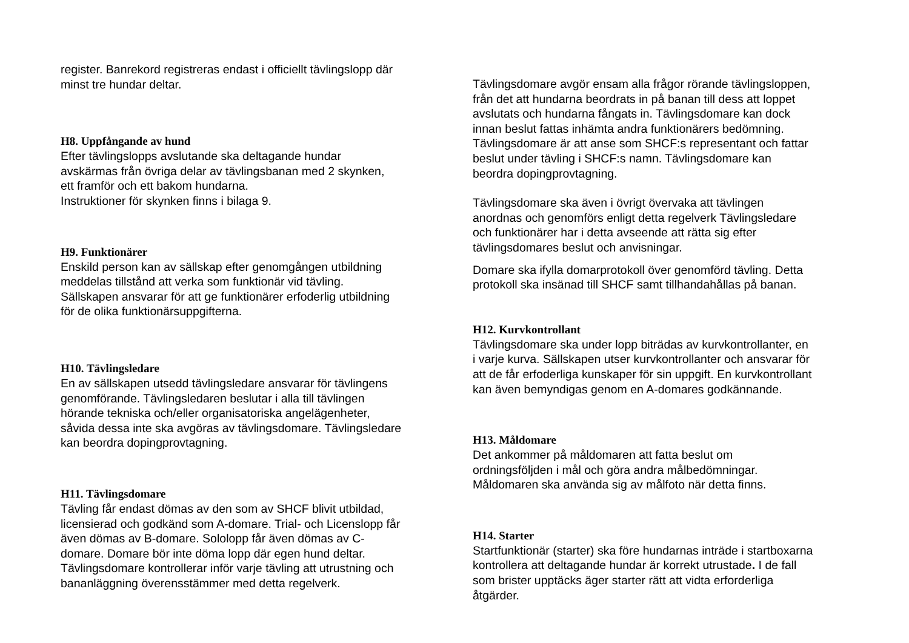register. Banrekord registreras endast i officiellt tävlingslopp där
minst tre hundar deltar.
H8. Uppfångande av hund
Efter tävlingslopps avslutande ska deltagande hundar
avskärmas från övriga delar av tävlingsbanan med 2 skynken,
ett framför och ett bakom hundarna.
Instruktioner för skynken finns i bilaga 9.
H9. Funktionärer
Enskild person kan av sällskap efter genomgången utbildning
meddelas tillstånd att verka som funktionär vid tävling.
Sällskapen ansvarar för att ge funktionärer erfoderlig utbildning
för de olika funktionärsuppgifterna.
H10. Tävlingsledare
En av sällskapen utsedd tävlingsledare ansvarar för tävlingens
genomförande. Tävlingsledaren beslutar i alla till tävlingen
hörande tekniska och/eller organisatoriska angelägenheter,
såvida dessa inte ska avgöras av tävlingsdomare. Tävlingsledare
kan beordra dopingprovtagning.
H11. Tävlingsdomare
Tävling får endast dömas av den som av SHCF blivit utbildad,
licensierad och godkänd som A-domare. Trial- och Licenslopp får
även dömas av B-domare. Sololopp får även dömas av C-
domare. Domare bör inte döma lopp där egen hund deltar.
Tävlingsdomare kontrollerar inför varje tävling att utrustning och
bananläggning överensstämmer med detta regelverk.
Tävlingsdomare avgör ensam alla frågor rörande tävlingsloppen,
från det att hundarna beordrats in på banan till dess att loppet
avslutats och hundarna fångats in. Tävlingsdomare kan dock
innan beslut fattas inhämta andra funktionärers bedömning.
Tävlingsdomare är att anse som SHCF:s representant och fattar
beslut under tävling i SHCF:s namn. Tävlingsdomare kan
beordra dopingprovtagning.
Tävlingsdomare ska även i övrigt övervaka att tävlingen
anordnas och genomförs enligt detta regelverk Tävlingsledare
och funktionärer har i detta avseende att rätta sig efter
tävlingsdomares beslut och anvisningar.
Domare ska ifylla domarprotokoll över genomförd tävling. Detta
protokoll ska insänad till SHCF samt tillhandahållas på banan.
H12. Kurvkontrollant
Tävlingsdomare ska under lopp biträdas av kurvkontrollanter, en
i varje kurva. Sällskapen utser kurvkontrollanter och ansvarar för
att de får erfoderliga kunskaper för sin uppgift. En kurvkontrollant
kan även bemyndigas genom en A-domares godkännande.
H13. Måldomare
Det ankommer på måldomaren att fatta beslut om
ordningsföljden i mål och göra andra målbedömningar.
Måldomaren ska använda sig av målfoto när detta finns.
H14. Starter
Startfunktionär (starter) ska före hundarnas inträde i startboxarna
kontrollera att deltagande hundar är korrekt utrustade. I de fall
som brister upptäcks äger starter rätt att vidta erforderliga
åtgärder.